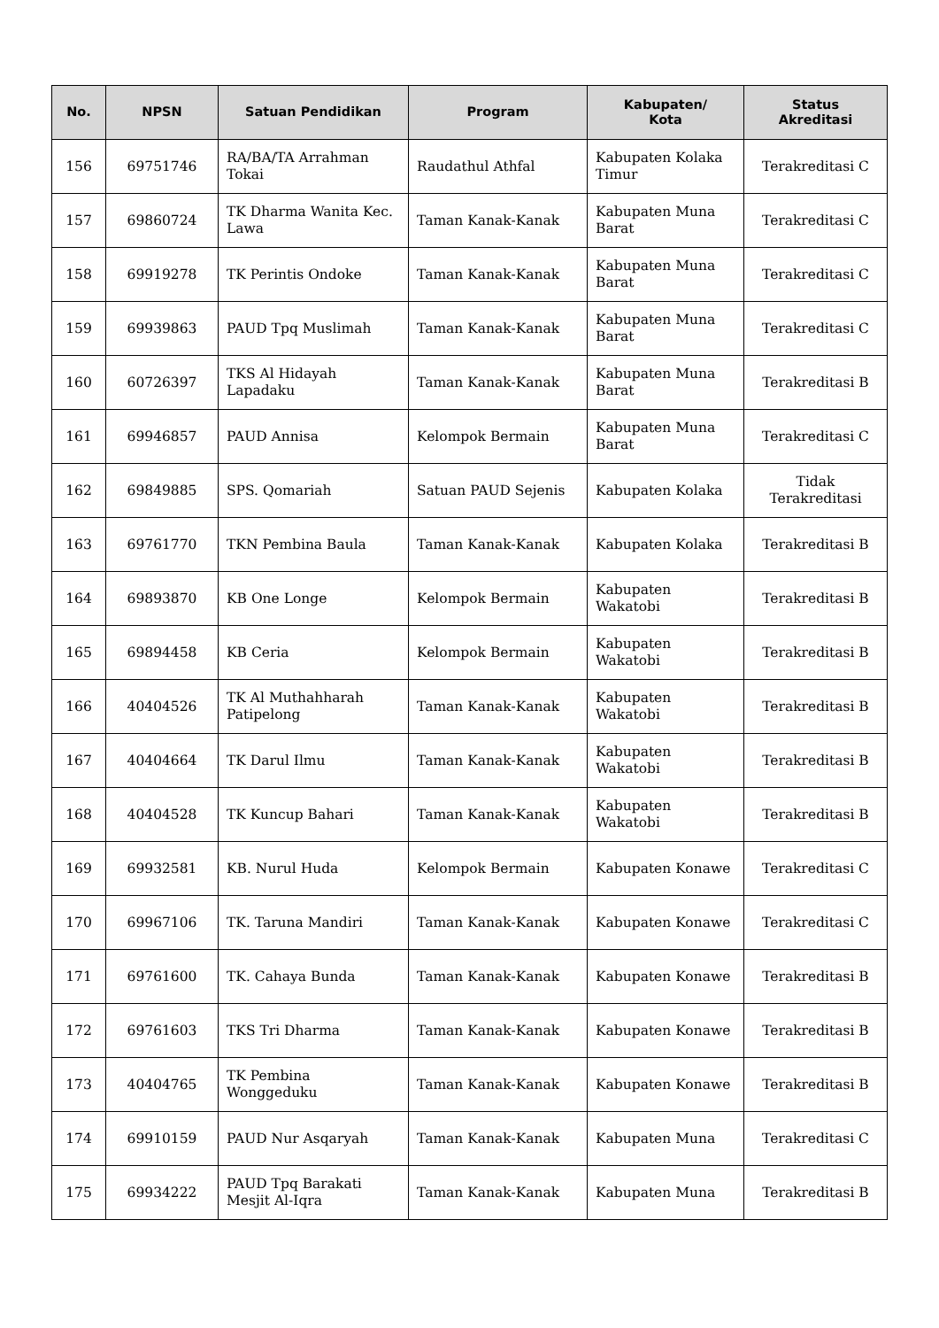| No. | NPSN | Satuan Pendidikan | Program | Kabupaten/ Kota | Status Akreditasi |
| --- | --- | --- | --- | --- | --- |
| 156 | 69751746 | RA/BA/TA Arrahman Tokai | Raudathul Athfal | Kabupaten Kolaka Timur | Terakreditasi C |
| 157 | 69860724 | TK Dharma Wanita Kec. Lawa | Taman Kanak-Kanak | Kabupaten Muna Barat | Terakreditasi C |
| 158 | 69919278 | TK Perintis Ondoke | Taman Kanak-Kanak | Kabupaten Muna Barat | Terakreditasi C |
| 159 | 69939863 | PAUD Tpq Muslimah | Taman Kanak-Kanak | Kabupaten Muna Barat | Terakreditasi C |
| 160 | 60726397 | TKS Al Hidayah Lapadaku | Taman Kanak-Kanak | Kabupaten Muna Barat | Terakreditasi B |
| 161 | 69946857 | PAUD Annisa | Kelompok Bermain | Kabupaten Muna Barat | Terakreditasi C |
| 162 | 69849885 | SPS. Qomariah | Satuan PAUD Sejenis | Kabupaten Kolaka | Tidak Terakreditasi |
| 163 | 69761770 | TKN Pembina Baula | Taman Kanak-Kanak | Kabupaten Kolaka | Terakreditasi B |
| 164 | 69893870 | KB One Longe | Kelompok Bermain | Kabupaten Wakatobi | Terakreditasi B |
| 165 | 69894458 | KB Ceria | Kelompok Bermain | Kabupaten Wakatobi | Terakreditasi B |
| 166 | 40404526 | TK Al Muthahharah Patipelong | Taman Kanak-Kanak | Kabupaten Wakatobi | Terakreditasi B |
| 167 | 40404664 | TK Darul Ilmu | Taman Kanak-Kanak | Kabupaten Wakatobi | Terakreditasi B |
| 168 | 40404528 | TK Kuncup Bahari | Taman Kanak-Kanak | Kabupaten Wakatobi | Terakreditasi B |
| 169 | 69932581 | KB. Nurul Huda | Kelompok Bermain | Kabupaten Konawe | Terakreditasi C |
| 170 | 69967106 | TK. Taruna Mandiri | Taman Kanak-Kanak | Kabupaten Konawe | Terakreditasi C |
| 171 | 69761600 | TK. Cahaya Bunda | Taman Kanak-Kanak | Kabupaten Konawe | Terakreditasi B |
| 172 | 69761603 | TKS Tri Dharma | Taman Kanak-Kanak | Kabupaten Konawe | Terakreditasi B |
| 173 | 40404765 | TK Pembina Wonggeduku | Taman Kanak-Kanak | Kabupaten Konawe | Terakreditasi B |
| 174 | 69910159 | PAUD Nur Asqaryah | Taman Kanak-Kanak | Kabupaten Muna | Terakreditasi C |
| 175 | 69934222 | PAUD Tpq Barakati Mesjit Al-Iqra | Taman Kanak-Kanak | Kabupaten Muna | Terakreditasi B |